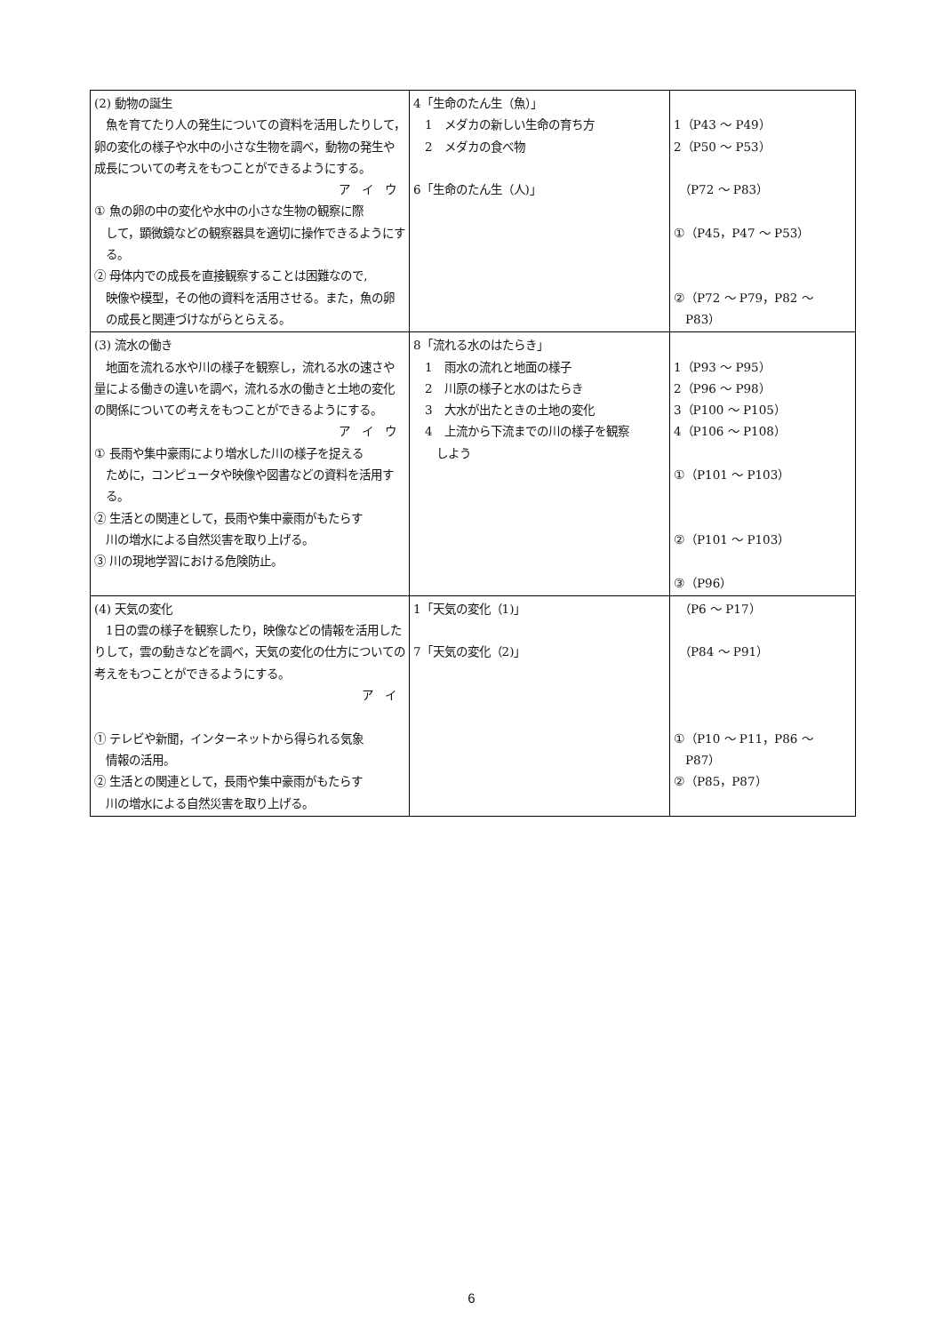| (2) 動物の誕生 魚を育てたり人の発生についての資料を活用したりして，卵の変化の様子や水中の小さな生物を調べ，動物の発生や成長についての考えをもつことができるようにする。 ア イ ウ ① 魚の卵の中の変化や水中の小さな生物の観察に際 して，顕微鏡などの観察器具を適切に操作できるようにする。 ② 母体内での成長を直接観察することは困難なので, 映像や模型，その他の資料を活用させる。また，魚の卵の成長と関連づけながらとらえる。 | 4「生命のたん生（魚）」 1 メダカの新しい生命の育ち方 2 メダカの食べ物 6「生命のたん生（人)」 | 1（P43 ～ P49） 2（P50 ～ P53） （P72 ～ P83） ①（P45，P47 ～ P53） ②（P72 ～ P79，P82 ～ P83） |
| (3) 流水の働き 地面を流れる水や川の様子を観察し，流れる水の速さや量による働きの違いを調べ，流れる水の働きと土地の変化の関係についての考えをもつことができるようにする。 ア イ ウ ① 長雨や集中豪雨により増水した川の様子を捉える ために，コンピュータや映像や図書などの資料を活用する。 ② 生活との関連として，長雨や集中豪雨がもたらす 川の増水による自然災害を取り上げる。 ③ 川の現地学習における危険防止。 | 8「流れる水のはたらき」 1 雨水の流れと地面の様子 2 川原の様子と水のはたらき 3 大水が出たときの土地の変化 4 上流から下流までの川の様子を観察 しよう | 1（P93 ～ P95） 2（P96 ～ P98） 3（P100 ～ P105） 4（P106 ～ P108） ①（P101 ～ P103） ②（P101 ～ P103） ③（P96） |
| (4) 天気の変化 1日の雲の様子を観察したり，映像などの情報を活用したりして，雲の動きなどを調べ，天気の変化の仕方についての考えをもつことができるようにする。 ア イ ① テレビや新聞，インターネットから得られる気象 情報の活用。 ② 生活との関連として，長雨や集中豪雨がもたらす 川の増水による自然災害を取り上げる。 | 1「天気の変化（1)」 7「天気の変化（2)」 | （P6 ～ P17） （P84 ～ P91） ①（P10 ～ P11，P86 ～ P87） ②（P85，P87） |
6